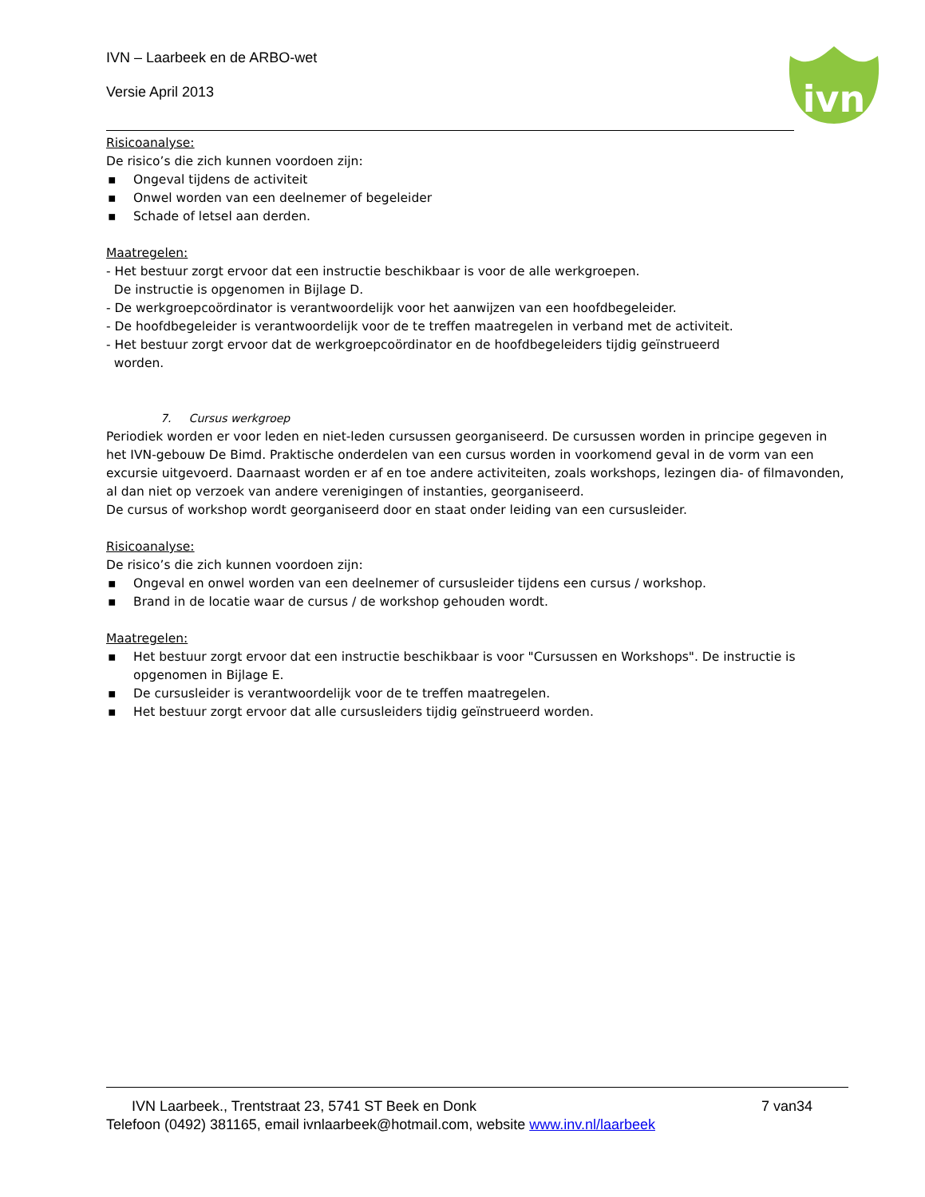IVN – Laarbeek en de ARBO-wet
Versie April 2013
ivn
Risicoanalyse:
De risico’s die zich kunnen voordoen zijn:
▪ Ongeval tijdens de activiteit
▪ Onwel worden van een deelnemer of begeleider
▪ Schade of letsel aan derden.
Maatregelen:
- Het bestuur zorgt ervoor dat een instructie beschikbaar is voor de alle werkgroepen.
De instructie is opgenomen in Bijlage D.
- De werkgroepcoördinator is verantwoordelijk voor het aanwijzen van een hoofdbegeleider.
- De hoofdbegeleider is verantwoordelijk voor de te treffen maatregelen in verband met de activiteit.
- Het bestuur zorgt ervoor dat de werkgroepcoördinator en de hoofdbegeleiders tijdig geïnstrueerd
worden.
7. Cursus werkgroep
Periodiek worden er voor leden en niet-leden cursussen georganiseerd. De cursussen worden in principe gegeven in het IVN-gebouw De Bimd. Praktische onderdelen van een cursus worden in voorkomend geval in de vorm van een excursie uitgevoerd. Daarnaast worden er af en toe andere activiteiten, zoals workshops, lezingen dia- of filmavonden, al dan niet op verzoek van andere verenigingen of instanties, georganiseerd.
De cursus of workshop wordt georganiseerd door en staat onder leiding van een cursusleider.
Risicoanalyse:
De risico’s die zich kunnen voordoen zijn:
▪ Ongeval en onwel worden van een deelnemer of cursusleider tijdens een cursus / workshop.
▪ Brand in de locatie waar de cursus / de workshop gehouden wordt.
Maatregelen:
▪ Het bestuur zorgt ervoor dat een instructie beschikbaar is voor "Cursussen en Workshops". De instructie is opgenomen in Bijlage E.
▪ De cursusleider is verantwoordelijk voor de te treffen maatregelen.
▪ Het bestuur zorgt ervoor dat alle cursusleiders tijdig geïnstrueerd worden.
IVN Laarbeek., Trentstraat 23, 5741 ST Beek en Donk 7 van34
Telefoon (0492) 381165, email ivnlaarbeek@hotmail.com, website www.inv.nl/laarbeek